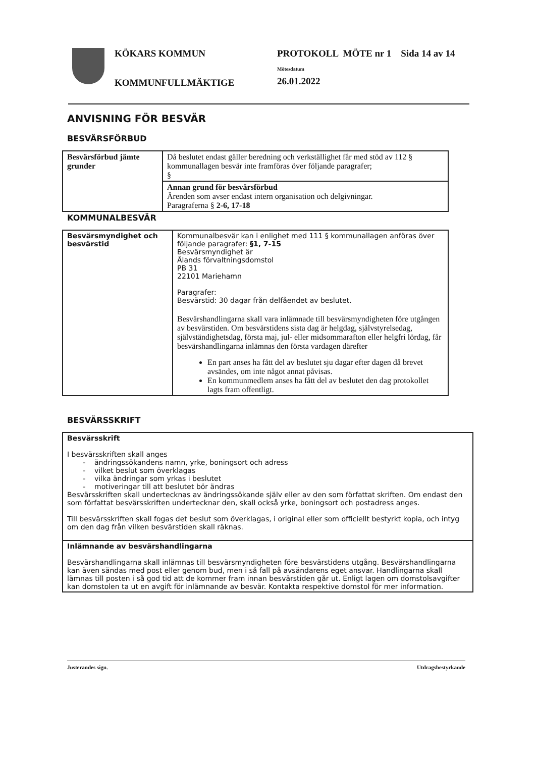KÖKARS KOMMUN
KOMMUNFULLMÄKTIGE
PROTOKOLL MÖTE nr 1 Sida 14 av 14
Mötesdatum
26.01.2022
ANVISNING FÖR BESVÄR
BESVÄRSFÖRBUD
| Besvärsförbud jämte grunder | Då beslutet endast gäller beredning och verkställighet får med stöd av 112 § kommunallagen besvär inte framföras över följande paragrafer; § |
| | Annan grund för besvärsförbud Ärenden som avser endast intern organisation och delgivningar. Paragraferna § 2-6, 17-18 |
KOMMUNALBESVÄR
| Besvärsmyndighet och besvärstid | Kommunalbesvär kan i enlighet med 111 § kommunallagen anföras över följande paragrafer: §1, 7-15 Besvärsmyndighet är Ålands förvaltningsdomstol PB 31 22101 Mariehamn Paragrafer: Besvärstid: 30 dagar från delfåendet av beslutet. Besvärshandlingarna skall vara inlämnade till besvärsmyndigheten före utgången av besvärstiden. Om besvärstidens sista dag är helgdag, självstyrelsedag, självständighetsdag, första maj, jul- eller midsommarafton eller helgfri lördag, får besvärshandlingarna inlämnas den första vardagen därefter En part anses ha fått del av beslutet sju dagar efter dagen då brevet avsändes, om inte något annat påvisas. En kommunmedlem anses ha fått del av beslutet den dag protokollet lagts fram offentligt. |
BESVÄRSSKRIFT
| Besvärsskrift I besvärsskriften skall anges - ändringssökandens namn, yrke, boningsort och adress - vilket beslut som överklagas - vilka ändringar som yrkas i beslutet - motiveringar till att beslutet bör ändras Besvärsskriften skall undertecknas av ändringssökande själv eller av den som författat skriften. Om endast den som författat besvärsskriften undertecknar den, skall också yrke, boningsort och postadress anges. Till besvärsskriften skall fogas det beslut som överklagas, i original eller som officiellt bestyrkt kopia, och intyg om den dag från vilken besvärstiden skall räknas. |
| Inlämnande av besvärshandlingarna Besvärshandlingarna skall inlämnas till besvärsmyndigheten före besvärstidens utgång. Besvärshandlingarna kan även sändas med post eller genom bud, men i så fall på avsändarens eget ansvar. Handlingarna skall lämnas till posten i så god tid att de kommer fram innan besvärstiden går ut. Enligt lagen om domstolsavgifter kan domstolen ta ut en avgift för inlämnande av besvär. Kontakta respektive domstol för mer information. |
Justerandes sign. Utdragsbestyrkande